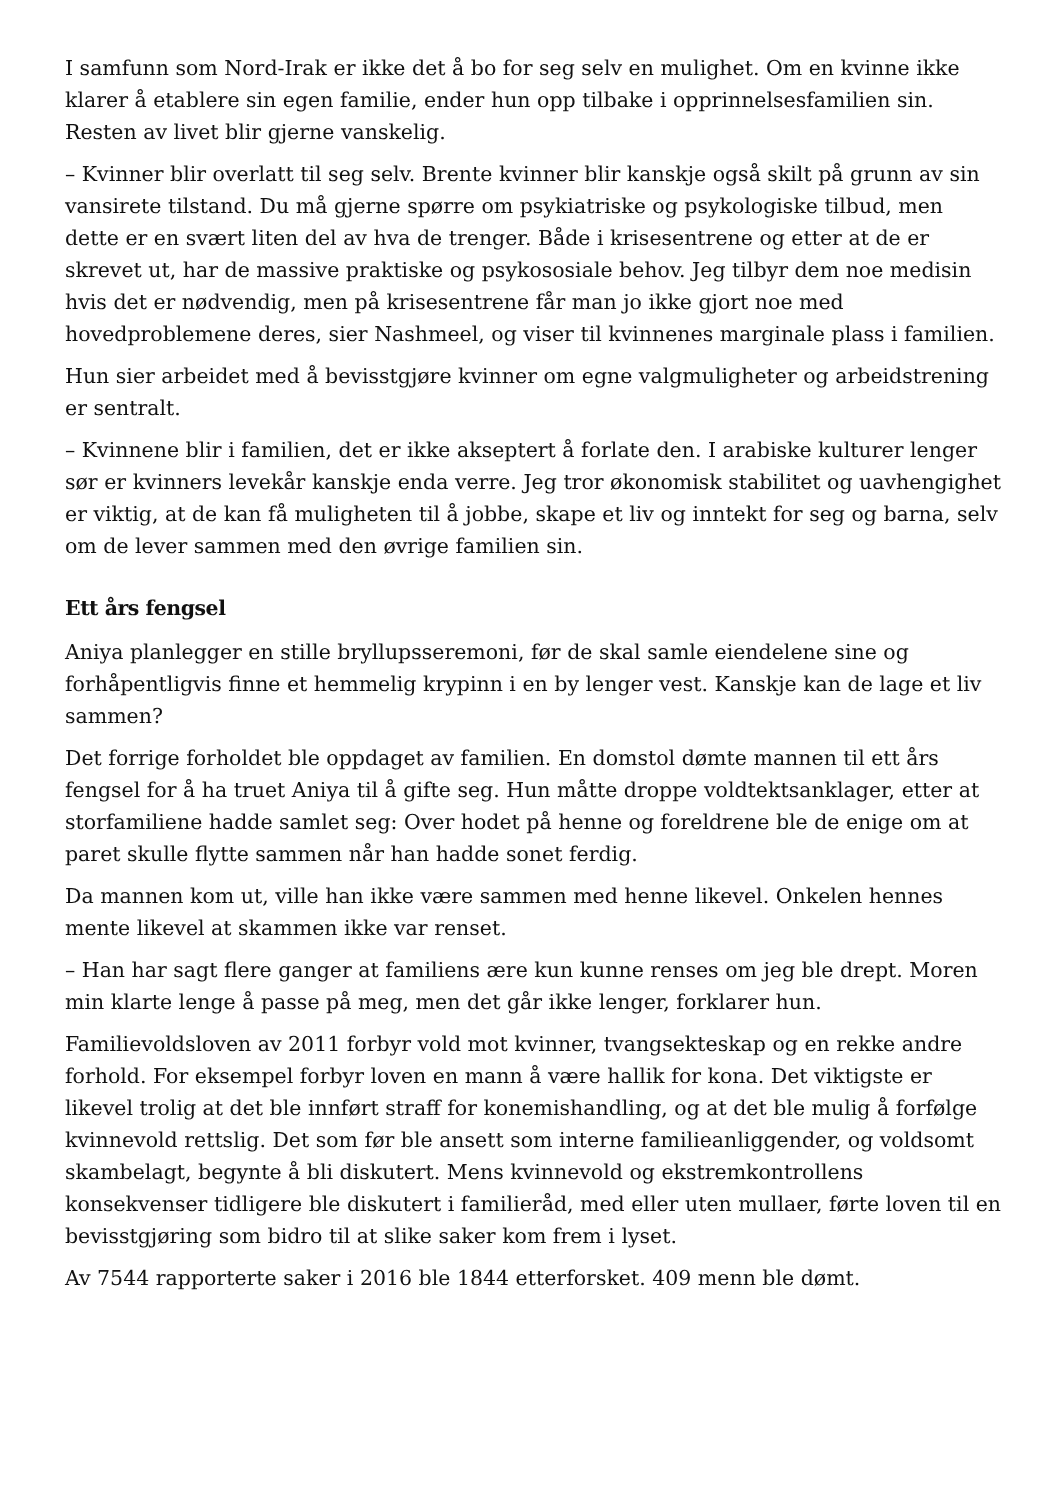I samfunn som Nord-Irak er ikke det å bo for seg selv en mulighet. Om en kvinne ikke klarer å etablere sin egen familie, ender hun opp tilbake i opprinnelsesfamilien sin. Resten av livet blir gjerne vanskelig.
– Kvinner blir overlatt til seg selv. Brente kvinner blir kanskje også skilt på grunn av sin vansirete tilstand. Du må gjerne spørre om psykiatriske og psykologiske tilbud, men dette er en svært liten del av hva de trenger. Både i krisesentrene og etter at de er skrevet ut, har de massive praktiske og psykososiale behov. Jeg tilbyr dem noe medisin hvis det er nødvendig, men på krisesentrene får man jo ikke gjort noe med hovedproblemene deres, sier Nashmeel, og viser til kvinnenes marginale plass i familien.
Hun sier arbeidet med å bevisstgjøre kvinner om egne valgmuligheter og arbeidstrening er sentralt.
– Kvinnene blir i familien, det er ikke akseptert å forlate den. I arabiske kulturer lenger sør er kvinners levekår kanskje enda verre. Jeg tror økonomisk stabilitet og uavhengighet er viktig, at de kan få muligheten til å jobbe, skape et liv og inntekt for seg og barna, selv om de lever sammen med den øvrige familien sin.
Ett års fengsel
Aniya planlegger en stille bryllupsseremoni, før de skal samle eiendelene sine og forhåpentligvis finne et hemmelig krypinn i en by lenger vest. Kanskje kan de lage et liv sammen?
Det forrige forholdet ble oppdaget av familien. En domstol dømte mannen til ett års fengsel for å ha truet Aniya til å gifte seg. Hun måtte droppe voldtektsanklager, etter at storfamiliene hadde samlet seg: Over hodet på henne og foreldrene ble de enige om at paret skulle flytte sammen når han hadde sonet ferdig.
Da mannen kom ut, ville han ikke være sammen med henne likevel. Onkelen hennes mente likevel at skammen ikke var renset.
– Han har sagt flere ganger at familiens ære kun kunne renses om jeg ble drept. Moren min klarte lenge å passe på meg, men det går ikke lenger, forklarer hun.
Familievoldsloven av 2011 forbyr vold mot kvinner, tvangsekteskap og en rekke andre forhold. For eksempel forbyr loven en mann å være hallik for kona. Det viktigste er likevel trolig at det ble innført straff for konemishandling, og at det ble mulig å forfølge kvinnevold rettslig. Det som før ble ansett som interne familieanliggender, og voldsomt skambelagt, begynte å bli diskutert. Mens kvinnevold og ekstremkontrollens konsekvenser tidligere ble diskutert i familieråd, med eller uten mullaer, førte loven til en bevisstgjøring som bidro til at slike saker kom frem i lyset.
Av 7544 rapporterte saker i 2016 ble 1844 etterforsket. 409 menn ble dømt.